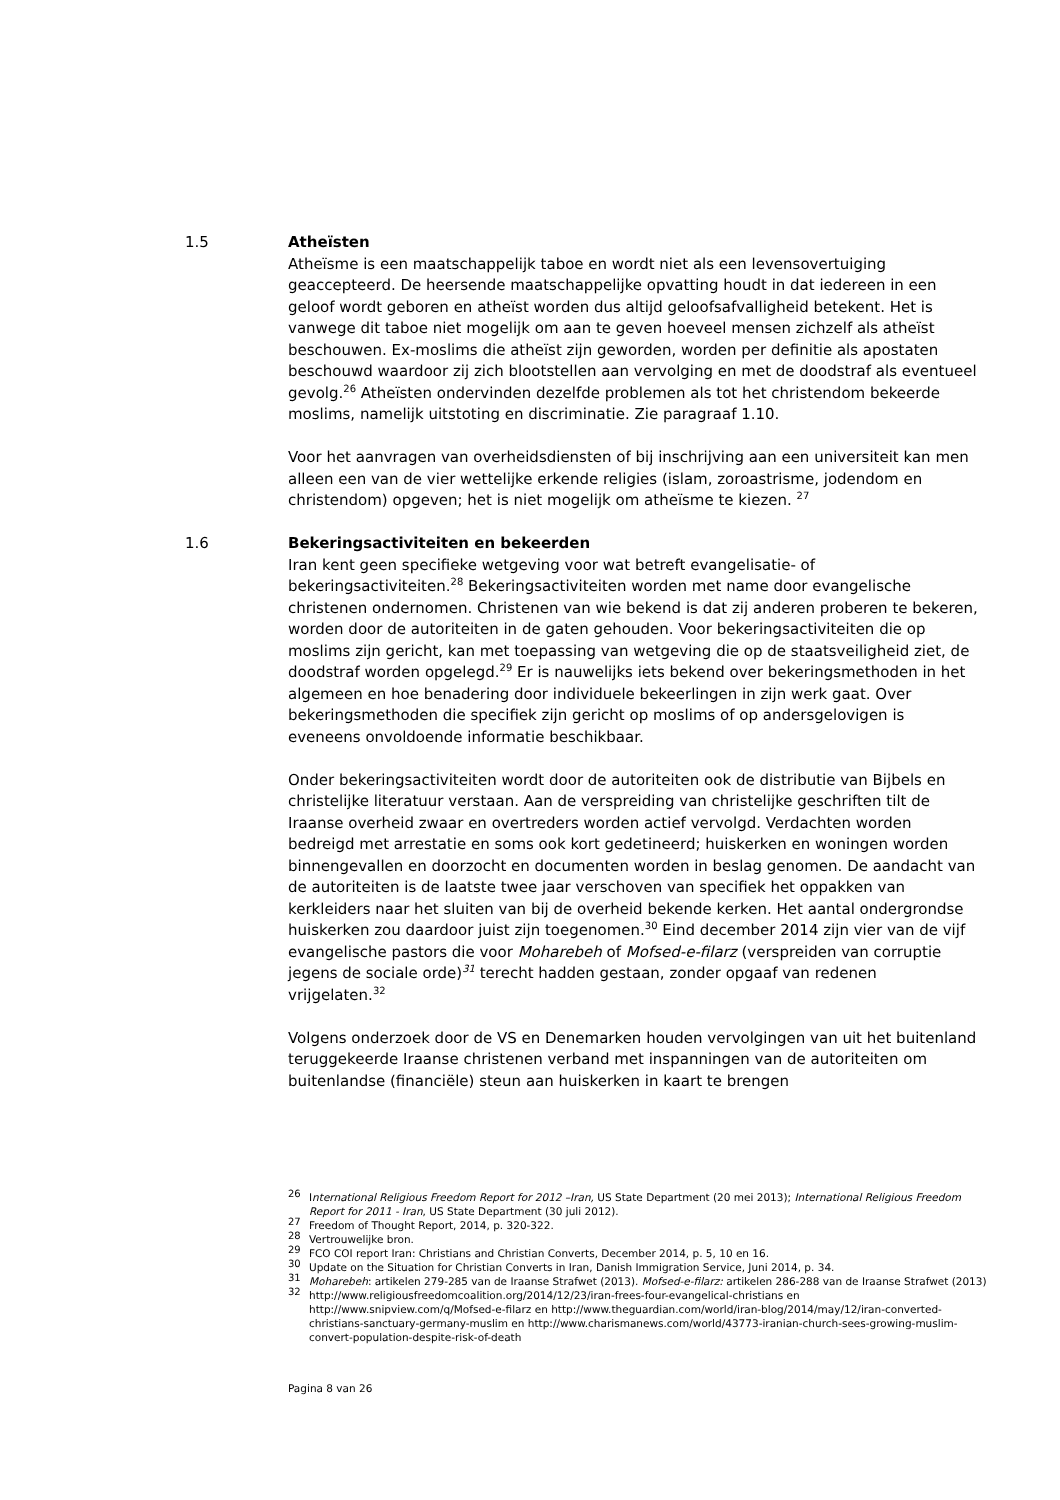1.5
Atheïsten
Atheïsme is een maatschappelijk taboe en wordt niet als een levensovertuiging geaccepteerd. De heersende maatschappelijke opvatting houdt in dat iedereen in een geloof wordt geboren en atheïst worden dus altijd geloofsafvalligheid betekent. Het is vanwege dit taboe niet mogelijk om aan te geven hoeveel mensen zichzelf als atheïst beschouwen. Ex-moslims die atheïst zijn geworden, worden per definitie als apostaten beschouwd waardoor zij zich blootstellen aan vervolging en met de doodstraf als eventueel gevolg.<sup>26</sup> Atheïsten ondervinden dezelfde problemen als tot het christendom bekeerde moslims, namelijk uitstoting en discriminatie. Zie paragraaf 1.10.
Voor het aanvragen van overheidsdiensten of bij inschrijving aan een universiteit kan men alleen een van de vier wettelijke erkende religies (islam, zoroastrisme, jodendom en christendom) opgeven; het is niet mogelijk om atheïsme te kiezen. <sup>27</sup>
1.6
Bekeringsactiviteiten en bekeerden
Iran kent geen specifieke wetgeving voor wat betreft evangelisatie- of bekeringsactiviteiten.<sup>28</sup> Bekeringsactiviteiten worden met name door evangelische christenen ondernomen. Christenen van wie bekend is dat zij anderen proberen te bekeren, worden door de autoriteiten in de gaten gehouden. Voor bekeringsactiviteiten die op moslims zijn gericht, kan met toepassing van wetgeving die op de staatsveiligheid ziet, de doodstraf worden opgelegd.<sup>29</sup> Er is nauwelijks iets bekend over bekeringsmethoden in het algemeen en hoe benadering door individuele bekeerlingen in zijn werk gaat. Over bekeringsmethoden die specifiek zijn gericht op moslims of op andersgelovigen is eveneens onvoldoende informatie beschikbaar.
Onder bekeringsactiviteiten wordt door de autoriteiten ook de distributie van Bijbels en christelijke literatuur verstaan. Aan de verspreiding van christelijke geschriften tilt de Iraanse overheid zwaar en overtreders worden actief vervolgd. Verdachten worden bedreigd met arrestatie en soms ook kort gedetineerd; huiskerken en woningen worden binnengevallen en doorzocht en documenten worden in beslag genomen. De aandacht van de autoriteiten is de laatste twee jaar verschoven van specifiek het oppakken van kerkleiders naar het sluiten van bij de overheid bekende kerken. Het aantal ondergrondse huiskerken zou daardoor juist zijn toegenomen.<sup>30</sup> Eind december 2014 zijn vier van de vijf evangelische pastors die voor Moharebeh of Mofsed-e-filarz (verspreiden van corruptie jegens de sociale orde)<sup>31</sup> terecht hadden gestaan, zonder opgaaf van redenen vrijgelaten.<sup>32</sup>
Volgens onderzoek door de VS en Denemarken houden vervolgingen van uit het buitenland teruggekeerde Iraanse christenen verband met inspanningen van de autoriteiten om buitenlandse (financiële) steun aan huiskerken in kaart te brengen
<sup>26</sup> International Religious Freedom Report for 2012 –Iran, US State Department (20 mei 2013); International Religious Freedom Report for 2011 - Iran, US State Department (30 juli 2012).
<sup>27</sup> Freedom of Thought Report, 2014, p. 320-322.
<sup>28</sup> Vertrouwelijke bron.
<sup>29</sup> FCO COI report Iran: Christians and Christian Converts, December 2014, p. 5, 10 en 16.
<sup>30</sup> Update on the Situation for Christian Converts in Iran, Danish Immigration Service, Juni 2014, p. 34.
<sup>31</sup> Moharebeh: artikelen 279-285 van de Iraanse Strafwet (2013). Mofsed-e-filarz: artikelen 286-288 van de Iraanse Strafwet (2013)
<sup>32</sup> http://www.religiousfreedomcoalition.org/2014/12/23/iran-frees-four-evangelical-christians en http://www.snipview.com/q/Mofsed-e-filarz en http://www.theguardian.com/world/iran-blog/2014/may/12/iran-converted-christians-sanctuary-germany-muslim en http://www.charismanews.com/world/43773-iranian-church-sees-growing-muslim-convert-population-despite-risk-of-death
Pagina 8 van 26